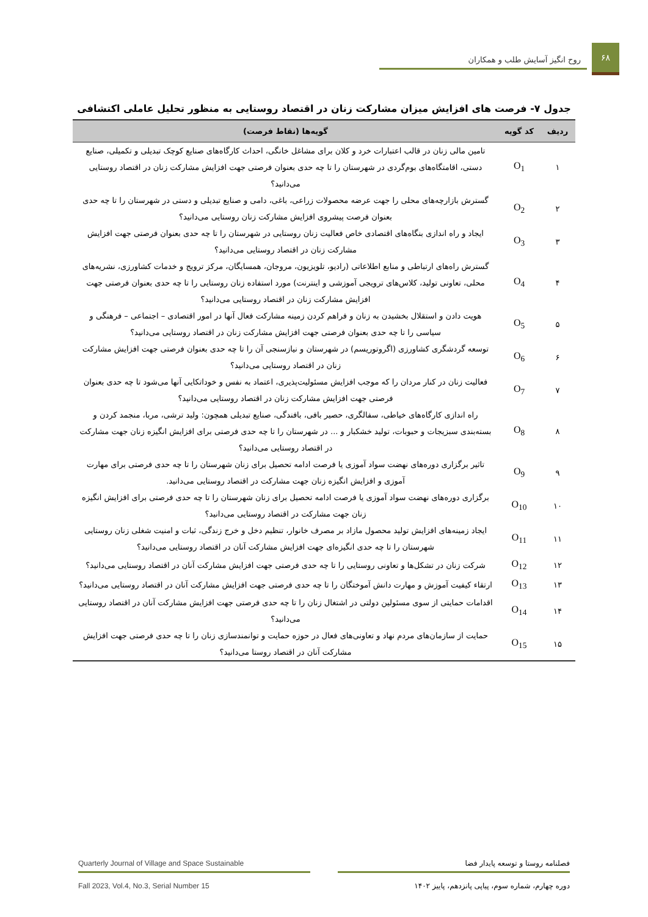۶۸
روح انگیز آسایش طلب و همکاران
جدول ۷- فرصت های افزایش میزان مشارکت زنان در اقتصاد روستایی به منظور تحلیل عاملی اکتشافی
| ردیف | کد گویه | گویه‌ها (نقاط فرصت) |
| --- | --- | --- |
| ۱ | O<sub>1</sub> | تامین مالی زنان در قالب اعتبارات خرد و کلان برای مشاغل خانگی، احداث کارگاه‌های صنایع کوچک تبدیلی و تکمیلی، صنایع دستی، اقامتگاه‌های بوم‌گردی در شهرستان را تا چه حدی بعنوان فرصتی جهت افزایش مشارکت زنان در اقتصاد روستایی می‌دانید؟ |
| ۲ | O<sub>2</sub> | گسترش بازارچه‌های محلی را جهت عرضه محصولات زراعی، باغی، دامی و صنایع تبدیلی و دستی در شهرستان را تا چه حدی بعنوان فرصت پیشروی افزایش مشارکت زنان روستایی می‌دانید؟ |
| ۳ | O<sub>3</sub> | ایجاد و راه اندازی بنگاه‌های اقتصادی خاص فعالیت زنان روستایی در شهرستان را تا چه حدی بعنوان فرصتی جهت افزایش مشارکت زنان در اقتصاد روستایی می‌دانید؟ |
| ۴ | O<sub>4</sub> | گسترش راه‌های ارتباطی و منابع اطلاعاتی (رادیو، تلویزیون، مروجان، همسایگان، مرکز ترویج و خدمات کشاورزی، نشریه‌های محلی، تعاونی تولید، کلاس‌های ترویجی آموزشی و اینترنت) مورد استفاده زنان روستایی را تا چه حدی بعنوان فرصتی جهت افزایش مشارکت زنان در اقتصاد روستایی می‌دانید؟ |
| ۵ | O<sub>5</sub> | هویت دادن و استقلال بخشیدن به زنان و فراهم کردن زمینه مشارکت فعال آنها در امور اقتصادی – اجتماعی – فرهنگی و سیاسی را تا چه حدی بعنوان فرصتی جهت افزایش مشارکت زنان در اقتصاد روستایی می‌دانید؟ |
| ۶ | O<sub>6</sub> | توسعه گردشگری کشاورزی (اگروتوریسم) در شهرستان و نیازسنجی آن را تا چه حدی بعنوان فرصتی جهت افزایش مشارکت زنان در اقتصاد روستایی می‌دانید؟ |
| ۷ | O<sub>7</sub> | فعالیت زنان در کنار مردان را که موجب افزایش مسئولیت‌پذیری، اعتماد به نفس و خوداتکایی آنها می‌شود تا چه حدی بعنوان فرصتی جهت افزایش مشارکت زنان در اقتصاد روستایی می‌دانید؟ |
| ۸ | O<sub>8</sub> | راه اندازی کارگاه‌های خیاطی، سفالگری، حصیر بافی، بافندگی، صنایع تبدیلی همچون: ولید ترشی، مربا، منجمد کردن و بسته‌بندی سبزیجات و حبوبات، تولید خشکبار و ... در شهرستان را تا چه حدی فرصتی برای افزایش انگیزه زنان جهت مشارکت در اقتصاد روستایی می‌دانید؟ |
| ۹ | O<sub>9</sub> | تاثیر برگزاری دوره‌های نهضت سواد آموزی یا فرصت ادامه تحصیل برای زنان شهرستان را تا چه حدی فرصتی برای مهارت آموزی و افزایش انگیزه زنان جهت مشارکت در اقتصاد روستایی می‌دانید. |
| ۱۰ | O<sub>10</sub> | برگزاری دوره‌های نهضت سواد آموزی یا فرصت ادامه تحصیل برای زنان شهرستان را تا چه حدی فرصتی برای افزایش انگیزه زنان جهت مشارکت در اقتصاد روستایی می‌دانید؟ |
| ۱۱ | O<sub>11</sub> | ایجاد زمینه‌های افزایش تولید محصول مازاد بر مصرف خانوار، تنظیم دخل و خرج زندگی، ثبات و امنیت شغلی زنان روستایی شهرستان را تا چه حدی انگیزه‌ای جهت افزایش مشارکت آنان در اقتصاد روستایی می‌دانید؟ |
| ۱۲ | O<sub>12</sub> | شرکت زنان در تشکل‌ها و تعاونی روستایی را تا چه حدی فرصتی جهت افزایش مشارکت آنان در اقتصاد روستایی می‌دانید؟ |
| ۱۳ | O<sub>13</sub> | ارتقاء کیفیت آموزش و مهارت دانش آموختگان را تا چه حدی فرصتی جهت افزایش مشارکت آنان در اقتصاد روستایی می‌دانید؟ |
| ۱۴ | O<sub>14</sub> | اقدامات حمایتی از سوی مسئولین دولتی در اشتغال زنان را تا چه حدی فرصتی جهت افزایش مشارکت آنان در اقتصاد روستایی می‌دانید؟ |
| ۱۵ | O<sub>15</sub> | حمایت از سازمان‌های مردم نهاد و تعاونی‌های فعال در حوزه حمایت و توانمندسازی زنان را تا چه حدی فرصتی جهت افزایش مشارکت آنان در اقتصاد روستا می‌دانید؟ |
فصلنامه روستا و توسعه پایدار فضا
دوره چهارم، شماره سوم، پیاپی پانزدهم، پاییز ۱۴۰۲
Quarterly Journal of Village and Space Sustainable
Fall 2023, Vol.4, No.3, Serial Number 15